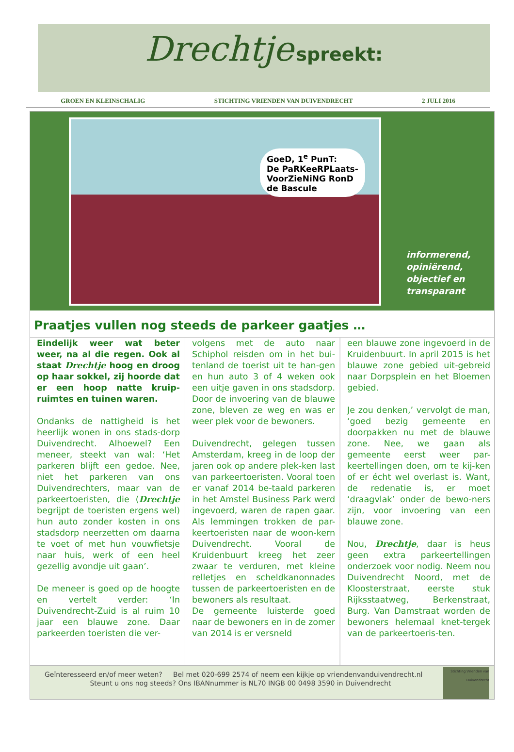Drechtje spreekt:
GROEN EN KLEINSCHALIG STICHTING VRIENDEN VAN DUIVENDRECHT 2 JULI 2016
GoeD, 1<sup>e</sup> PunT:
De PaRKeeRPLaats-
VoorZieNiNG RonD
de Bascule
informerend,
opiniërend,
objectief en
transparant
Praatjes vullen nog steeds de parkeer gaatjes …
Eindelijk weer wat beter weer, na al die regen. Ook al staat Drechtje hoog en droog op haar sokkel, zij hoorde dat er een hoop natte kruip-ruimtes en tuinen waren.
Ondanks de nattigheid is het heerlijk wonen in ons stads-dorp Duivendrecht. Alhoewel? Een meneer, steekt van wal: ‘Het parkeren blijft een gedoe. Nee, niet het parkeren van ons Duivendrechters, maar van de parkeertoeristen, die (Drechtje begrijpt de toeristen ergens wel) hun auto zonder kosten in ons stadsdorp neerzetten om daarna te voet of met hun vouwfietsje naar huis, werk of een heel gezellig avondje uit gaan’.
De meneer is goed op de hoogte en vertelt verder: ‘In Duivendrecht-Zuid is al ruim 10 jaar een blauwe zone. Daar parkeerden toeristen die ver-
volgens met de auto naar Schiphol reisden om in het bui-tenland de toerist uit te han-gen en hun auto 3 of 4 weken ook een uitje gaven in ons stadsdorp. Door de invoering van de blauwe zone, bleven ze weg en was er weer plek voor de bewoners.
Duivendrecht, gelegen tussen Amsterdam, kreeg in de loop der jaren ook op andere plek-ken last van parkeertoeristen. Vooral toen er vanaf 2014 be-taald parkeren in het Amstel Business Park werd ingevoerd, waren de rapen gaar. Als lemmingen trokken de par-keertoeristen naar de woon-kern Duivendrecht. Vooral de Kruidenbuurt kreeg het zeer zwaar te verduren, met kleine relletjes en scheldkanonnades tussen de parkeertoeristen en de bewoners als resultaat.
De gemeente luisterde goed naar de bewoners en in de zomer van 2014 is er versneld
een blauwe zone ingevoerd in de Kruidenbuurt. In april 2015 is het blauwe zone gebied uit-gebreid naar Dorpsplein en het Bloemen gebied.
Je zou denken,’ vervolgt de man, ‘goed bezig gemeente en doorpakken nu met de blauwe zone. Nee, we gaan als gemeente eerst weer par-keertellingen doen, om te kij-ken of er écht wel overlast is. Want, de redenatie is, er moet ‘draagvlak’ onder de bewo-ners zijn, voor invoering van een blauwe zone.
Nou, Drechtje, daar is heus geen extra parkeertellingen onderzoek voor nodig. Neem nou Duivendrecht Noord, met de Kloosterstraat, eerste stuk Rijksstaatweg, Berkenstraat, Burg. Van Damstraat worden de bewoners helemaal knet-tergek van de parkeertoeris-ten.
Geïnteresseerd en/of meer weten? Bel met 020-699 2574 of neem een kijkje op vriendenvanduivendrecht.nl
Steunt u ons nog steeds? Ons IBANnummer is NL70 INGB 00 0498 3590 in Duivendrecht
Stichting Vrienden van Duivendrecht